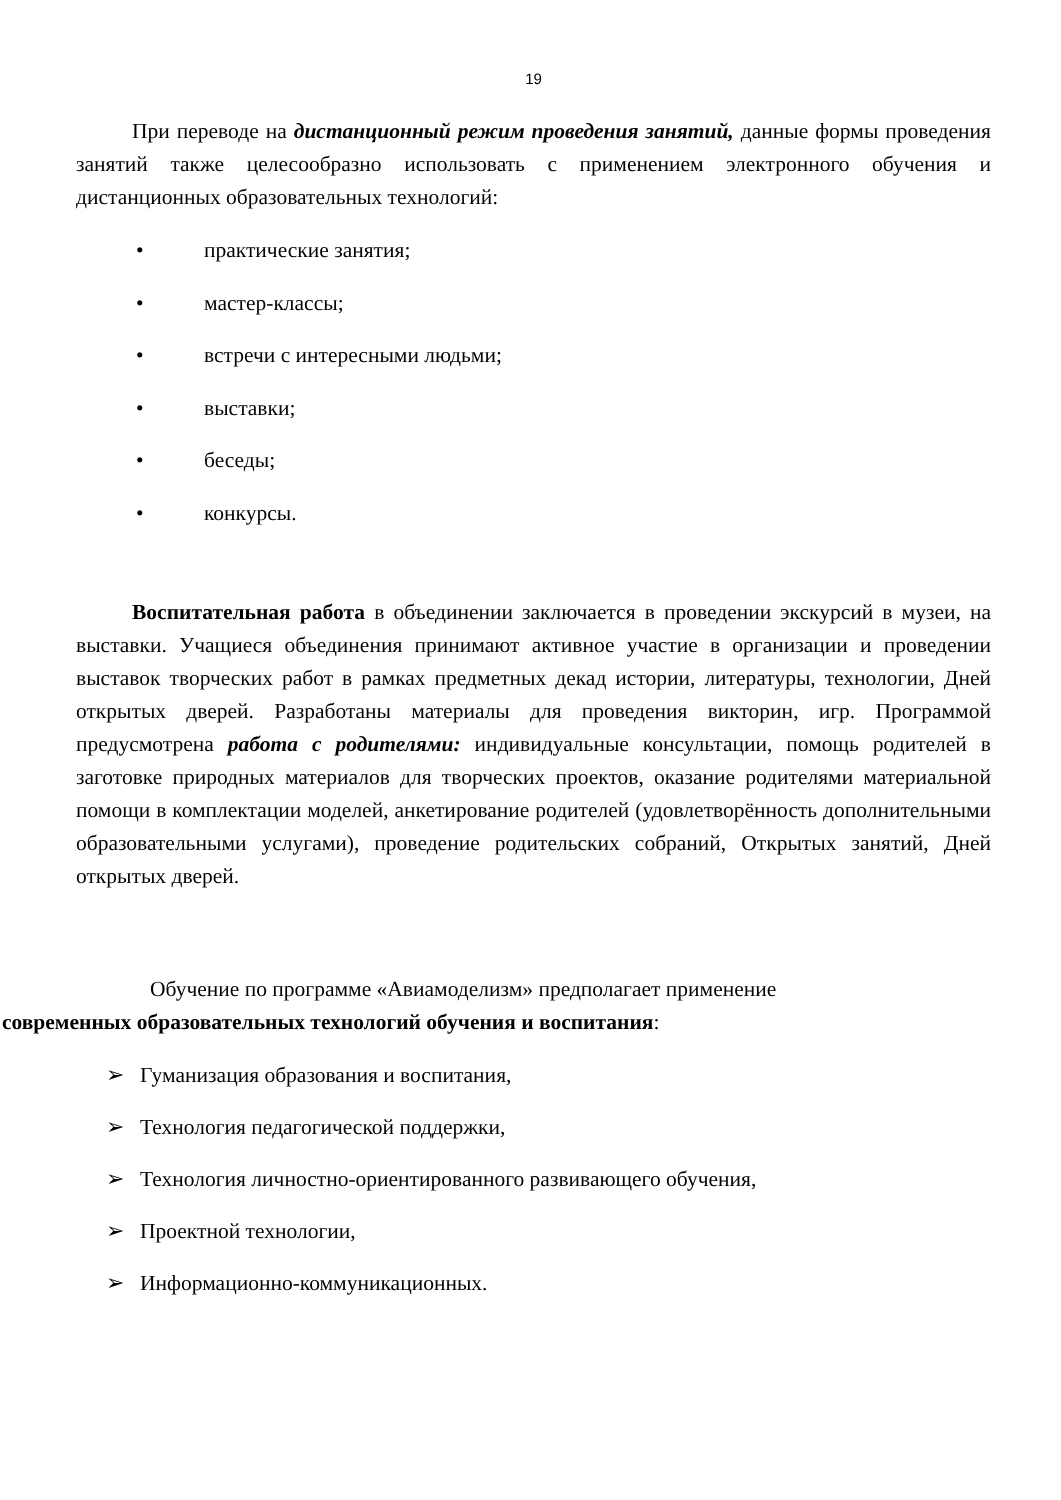19
При переводе на дистанционный режим проведения занятий, данные формы проведения занятий также целесообразно использовать с применением электронного обучения и дистанционных образовательных технологий:
• практические занятия;
• мастер-классы;
• встречи с интересными людьми;
• выставки;
• беседы;
• конкурсы.
Воспитательная работа в объединении заключается в проведении экскурсий в музеи, на выставки. Учащиеся объединения принимают активное участие в организации и проведении выставок творческих работ в рамках предметных декад истории, литературы, технологии, Дней открытых дверей. Разработаны материалы для проведения викторин, игр. Программой предусмотрена работа с родителями: индивидуальные консультации, помощь родителей в заготовке природных материалов для творческих проектов, оказание родителями материальной помощи в комплектации моделей, анкетирование родителей (удовлетворённость дополнительными образовательными услугами), проведение родительских собраний, Открытых занятий, Дней открытых дверей.
Обучение по программе «Авиамоделизм» предполагает применение
современных образовательных технологий обучения и воспитания:
➢ Гуманизация образования и воспитания,
➢ Технология педагогической поддержки,
➢ Технология личностно-ориентированного развивающего обучения,
➢ Проектной технологии,
➢ Информационно-коммуникационных.